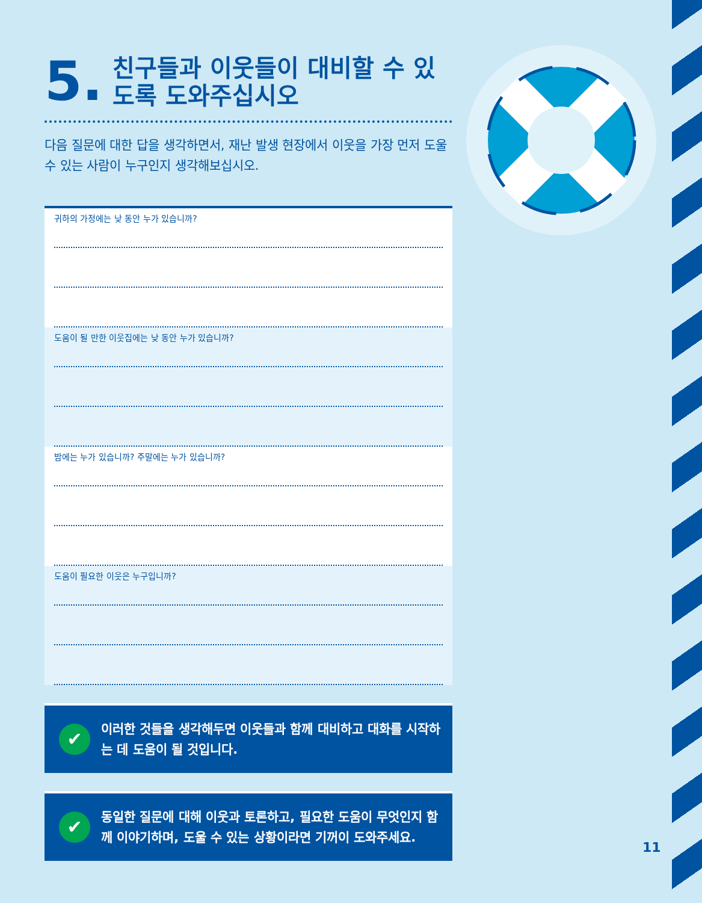5. 친구들과 이웃들이 대비할 수 있도록 도와주십시오
다음 질문에 대한 답을 생각하면서, 재난 발생 현장에서 이웃을 가장 먼저 도울 수 있는 사람이 누구인지 생각해보십시오.
귀하의 가정에는 낮 동안 누가 있습니까?
도움이 될 만한 이웃집에는 낮 동안 누가 있습니까?
밤에는 누가 있습니까? 주말에는 누가 있습니까?
도움이 필요한 이웃은 누구입니까?
✔ 이러한 것들을 생각해두면 이웃들과 함께 대비하고 대화를 시작하는 데 도움이 될 것입니다.
✔ 동일한 질문에 대해 이웃과 토론하고, 필요한 도움이 무엇인지 함께 이야기하며, 도울 수 있는 상황이라면 기꺼이 도와주세요.
11